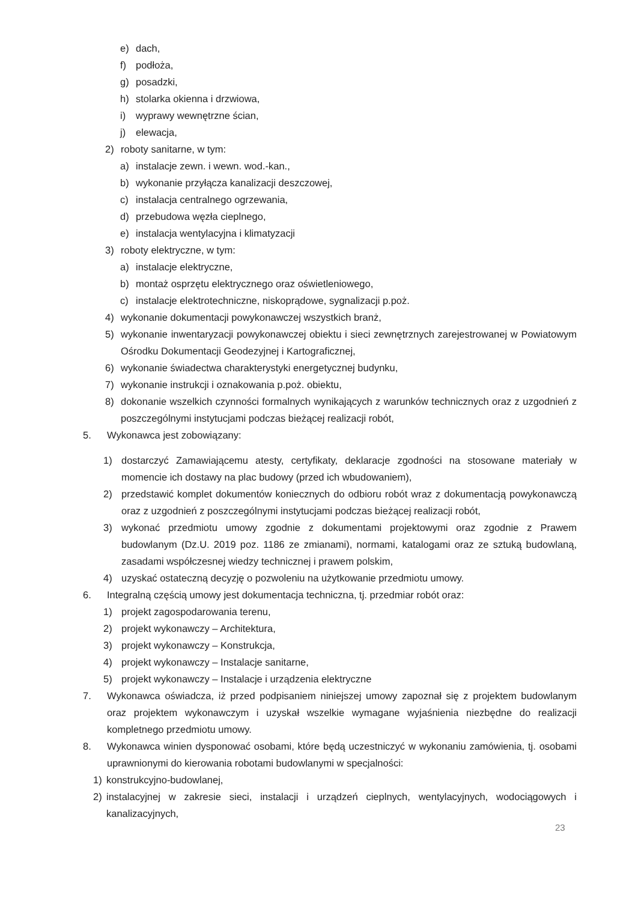e) dach,
f) podłoża,
g) posadzki,
h) stolarka okienna i drzwiowa,
i) wyprawy wewnętrzne ścian,
j) elewacja,
2) roboty sanitarne, w tym:
a) instalacje zewn. i wewn. wod.-kan.,
b) wykonanie przyłącza kanalizacji deszczowej,
c) instalacja centralnego ogrzewania,
d) przebudowa węzła cieplnego,
e) instalacja wentylacyjna i klimatyzacji
3) roboty elektryczne, w tym:
a) instalacje elektryczne,
b) montaż osprzętu elektrycznego oraz oświetleniowego,
c) instalacje elektrotechniczne, niskoprądowe, sygnalizacji p.poż.
4) wykonanie dokumentacji powykonawczej wszystkich branż,
5) wykonanie inwentaryzacji powykonawczej obiektu i sieci zewnętrznych zarejestrowanej w Powiatowym Ośrodku Dokumentacji Geodezyjnej i Kartograficznej,
6) wykonanie świadectwa charakterystyki energetycznej budynku,
7) wykonanie instrukcji i oznakowania p.poż. obiektu,
8) dokonanie wszelkich czynności formalnych wynikających z warunków technicznych oraz z uzgodnień z poszczególnymi instytucjami podczas bieżącej realizacji robót,
5. Wykonawca jest zobowiązany:
1) dostarczyć Zamawiającemu atesty, certyfikaty, deklaracje zgodności na stosowane materiały w momencie ich dostawy na plac budowy (przed ich wbudowaniem),
2) przedstawić komplet dokumentów koniecznych do odbioru robót wraz z dokumentacją powykonawczą oraz z uzgodnień z poszczególnymi instytucjami podczas bieżącej realizacji robót,
3) wykonać przedmiotu umowy zgodnie z dokumentami projektowymi oraz zgodnie z Prawem budowlanym (Dz.U. 2019 poz. 1186 ze zmianami), normami, katalogami oraz ze sztuką budowlaną, zasadami współczesnej wiedzy technicznej i prawem polskim,
4) uzyskać ostateczną decyzję o pozwoleniu na użytkowanie przedmiotu umowy.
6. Integralną częścią umowy jest dokumentacja techniczna, tj. przedmiar robót oraz:
1) projekt zagospodarowania terenu,
2) projekt wykonawczy – Architektura,
3) projekt wykonawczy – Konstrukcja,
4) projekt wykonawczy – Instalacje sanitarne,
5) projekt wykonawczy – Instalacje i urządzenia elektryczne
7. Wykonawca oświadcza, iż przed podpisaniem niniejszej umowy zapoznał się z projektem budowlanym oraz projektem wykonawczym i uzyskał wszelkie wymagane wyjaśnienia niezbędne do realizacji kompletnego przedmiotu umowy.
8. Wykonawca winien dysponować osobami, które będą uczestniczyć w wykonaniu zamówienia, tj. osobami uprawnionymi do kierowania robotami budowlanymi w specjalności:
1) konstrukcyjno-budowlanej,
2) instalacyjnej w zakresie sieci, instalacji i urządzeń cieplnych, wentylacyjnych, wodociągowych i kanalizacyjnych,
23